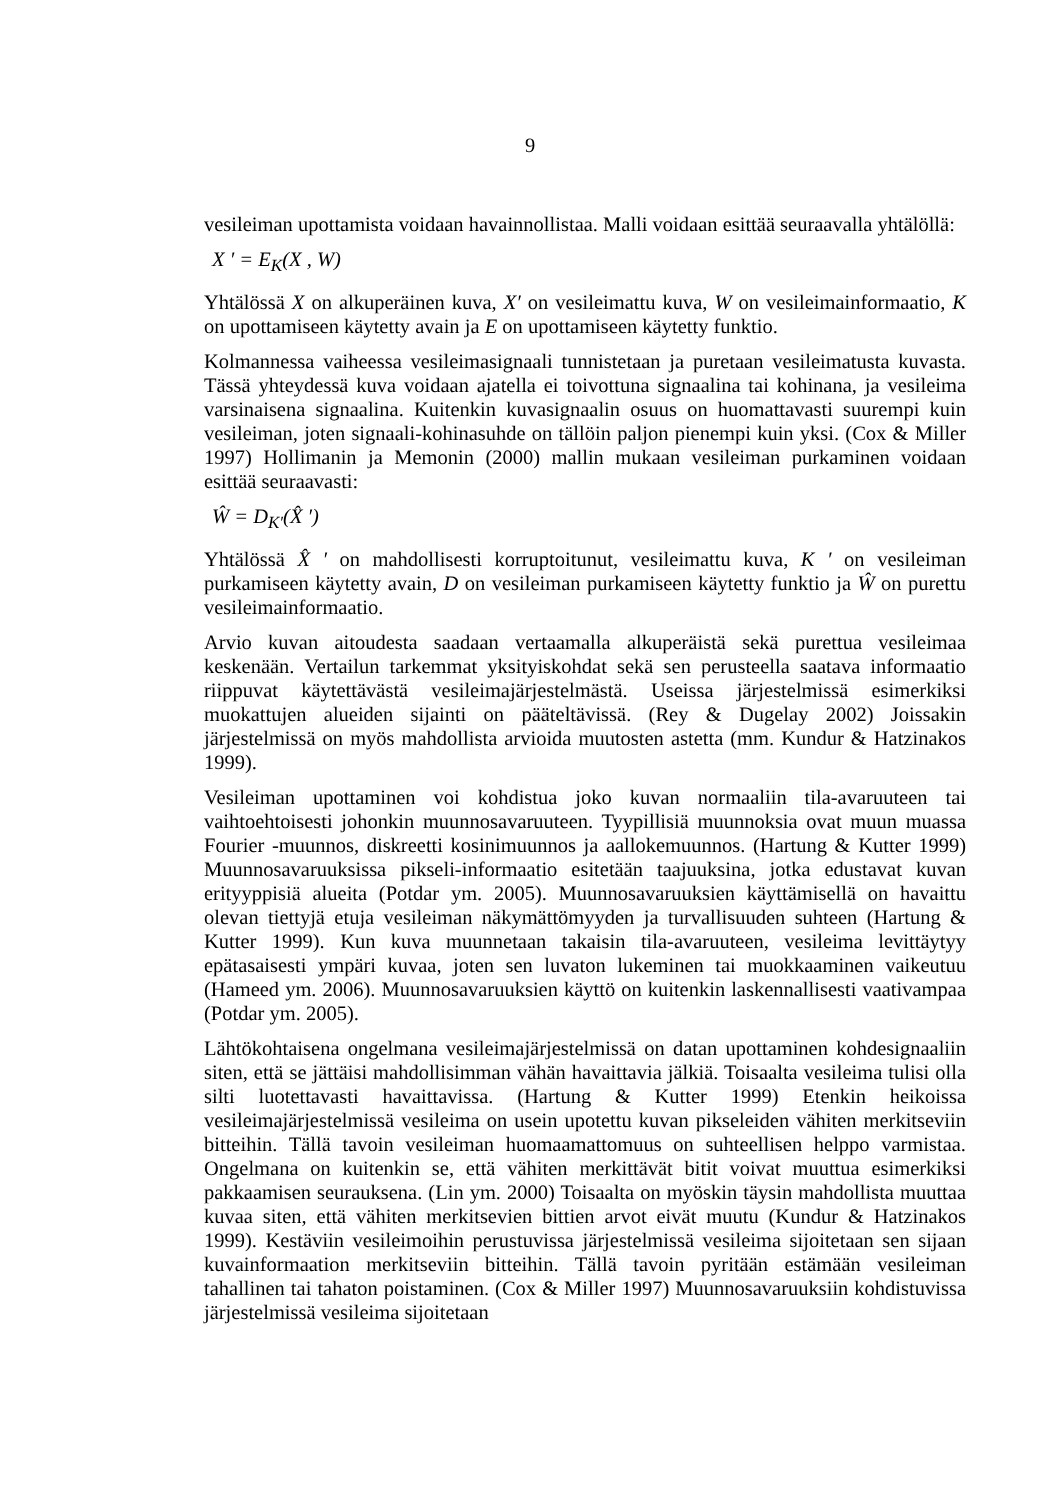9
vesileiman upottamista voidaan havainnollistaa. Malli voidaan esittää seuraavalla yhtälöllä:
X ′ = E<sub>K</sub>(X , W)
Yhtälössä X on alkuperäinen kuva, X′ on vesileimattu kuva, W on vesileimainformaatio, K on upottamiseen käytetty avain ja E on upottamiseen käytetty funktio.
Kolmannessa vaiheessa vesileimasignaali tunnistetaan ja puretaan vesileimatusta kuvasta. Tässä yhteydessä kuva voidaan ajatella ei toivottuna signaalina tai kohinana, ja vesileima varsinaisena signaalina. Kuitenkin kuvasignaalin osuus on huomattavasti suurempi kuin vesileiman, joten signaali-kohinasuhde on tällöin paljon pienempi kuin yksi. (Cox & Miller 1997) Hollimanin ja Memonin (2000) mallin mukaan vesileiman purkaminen voidaan esittää seuraavasti:
Ŵ = D<sub>K′</sub>(X̂ ′)
Yhtälössä X̂ ′ on mahdollisesti korruptoitunut, vesileimattu kuva, K ′ on vesileiman purkamiseen käytetty avain, D on vesileiman purkamiseen käytetty funktio ja Ŵ on purettu vesileimainformaatio.
Arvio kuvan aitoudesta saadaan vertaamalla alkuperäistä sekä purettua vesileimaa keskenään. Vertailun tarkemmat yksityiskohdat sekä sen perusteella saatava informaatio riippuvat käytettävästä vesileimajärjestelmästä. Useissa järjestelmissä esimerkiksi muokattujen alueiden sijainti on pääteltävissä. (Rey & Dugelay 2002) Joissakin järjestelmissä on myös mahdollista arvioida muutosten astetta (mm. Kundur & Hatzinakos 1999).
Vesileiman upottaminen voi kohdistua joko kuvan normaaliin tila-avaruuteen tai vaihtoehtoisesti johonkin muunnosavaruuteen. Tyypillisiä muunnoksia ovat muun muassa Fourier -muunnos, diskreetti kosinimuunnos ja aallokemuunnos. (Hartung & Kutter 1999) Muunnosavaruuksissa pikseli-informaatio esitetään taajuuksina, jotka edustavat kuvan erityyppisiä alueita (Potdar ym. 2005). Muunnosavaruuksien käyttämisellä on havaittu olevan tiettyjä etuja vesileiman näkymättömyyden ja turvallisuuden suhteen (Hartung & Kutter 1999). Kun kuva muunnetaan takaisin tila-avaruuteen, vesileima levittäytyy epätasaisesti ympäri kuvaa, joten sen luvaton lukeminen tai muokkaaminen vaikeutuu (Hameed ym. 2006). Muunnosavaruuksien käyttö on kuitenkin laskennallisesti vaativampaa (Potdar ym. 2005).
Lähtökohtaisena ongelmana vesileimajärjestelmissä on datan upottaminen kohdesignaaliin siten, että se jättäisi mahdollisimman vähän havaittavia jälkiä. Toisaalta vesileima tulisi olla silti luotettavasti havaittavissa. (Hartung & Kutter 1999) Etenkin heikoissa vesileimajärjestelmissä vesileima on usein upotettu kuvan pikseleiden vähiten merkitseviin bitteihin. Tällä tavoin vesileiman huomaamattomuus on suhteellisen helppo varmistaa. Ongelmana on kuitenkin se, että vähiten merkittävät bitit voivat muuttua esimerkiksi pakkaamisen seurauksena. (Lin ym. 2000) Toisaalta on myöskin täysin mahdollista muuttaa kuvaa siten, että vähiten merkitsevien bittien arvot eivät muutu (Kundur & Hatzinakos 1999). Kestäviin vesileimoihin perustuvissa järjestelmissä vesileima sijoitetaan sen sijaan kuvainformaation merkitseviin bitteihin. Tällä tavoin pyritään estämään vesileiman tahallinen tai tahaton poistaminen. (Cox & Miller 1997) Muunnosavaruuksiin kohdistuvissa järjestelmissä vesileima sijoitetaan